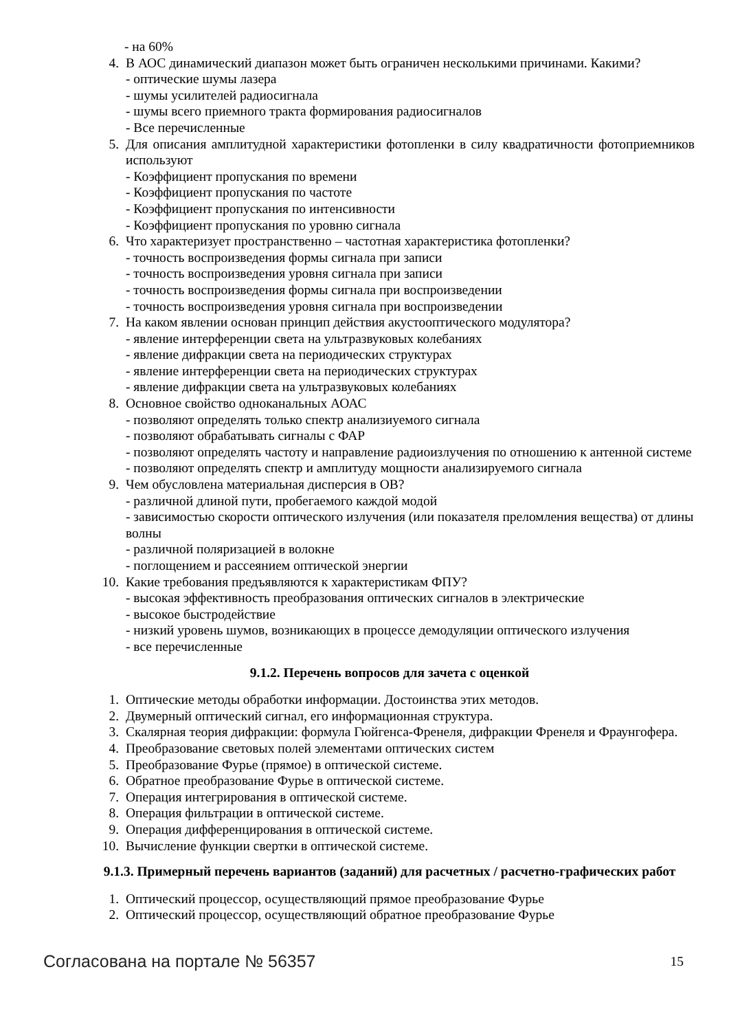- на 60%
4. В АОС динамический диапазон может быть ограничен несколькими причинами. Какими?
- оптические шумы лазера
- шумы усилителей радиосигнала
- шумы всего приемного тракта формирования радиосигналов
- Все перечисленные
5. Для описания амплитудной характеристики фотопленки в силу квадратичности фотоприемников используют
- Коэффициент пропускания по времени
- Коэффициент пропускания по частоте
- Коэффициент пропускания по интенсивности
- Коэффициент пропускания по уровню сигнала
6. Что характеризует пространственно – частотная характеристика фотопленки?
- точность воспроизведения формы сигнала при записи
- точность воспроизведения уровня сигнала при записи
- точность воспроизведения формы сигнала при воспроизведении
- точность воспроизведения уровня сигнала при воспроизведении
7. На каком явлении основан принцип действия акустооптического модулятора?
- явление интерференции света на ультразвуковых колебаниях
- явление дифракции света на периодических структурах
- явление интерференции света на периодических структурах
- явление дифракции света на ультразвуковых колебаниях
8. Основное свойство одноканальных АОАС
- позволяют определять только спектр анализиуемого сигнала
- позволяют обрабатывать сигналы с ФАР
- позволяют определять частоту и направление радиоизлучения по отношению к антенной системе
- позволяют определять спектр и амплитуду мощности анализируемого сигнала
9. Чем обусловлена материальная дисперсия в ОВ?
- различной длиной пути, пробегаемого каждой модой
- зависимостью скорости оптического излучения (или показателя преломления вещества) от длины волны
- различной поляризацией в волокне
- поглощением и рассеянием оптической энергии
10.
Какие требования предъявляются к характеристикам ФПУ?
- высокая эффективность преобразования оптических сигналов в электрические
- высокое быстродействие
- низкий уровень шумов, возникающих в процессе демодуляции оптического излучения
- все перечисленные
9.1.2. Перечень вопросов для зачета с оценкой
1. Оптические методы обработки информации. Достоинства этих методов.
2. Двумерный оптический сигнал, его информационная структура.
3. Скалярная теория дифракции: формула Гюйгенса-Френеля, дифракции Френеля и Фраунгофера.
4. Преобразование световых полей элементами оптических систем
5. Преобразование Фурье (прямое) в оптической системе.
6. Обратное преобразование Фурье в оптической системе.
7. Операция интегрирования в оптической системе.
8. Операция фильтрации в оптической системе.
9. Операция дифференцирования в оптической системе.
10.
Вычисление функции свертки в оптической системе.
9.1.3. Примерный перечень вариантов (заданий) для расчетных / расчетно-графических работ
1. Оптический процессор, осуществляющий прямое преобразование Фурье
2. Оптический процессор, осуществляющий обратное преобразование Фурье
Согласована на портале № 56357 15